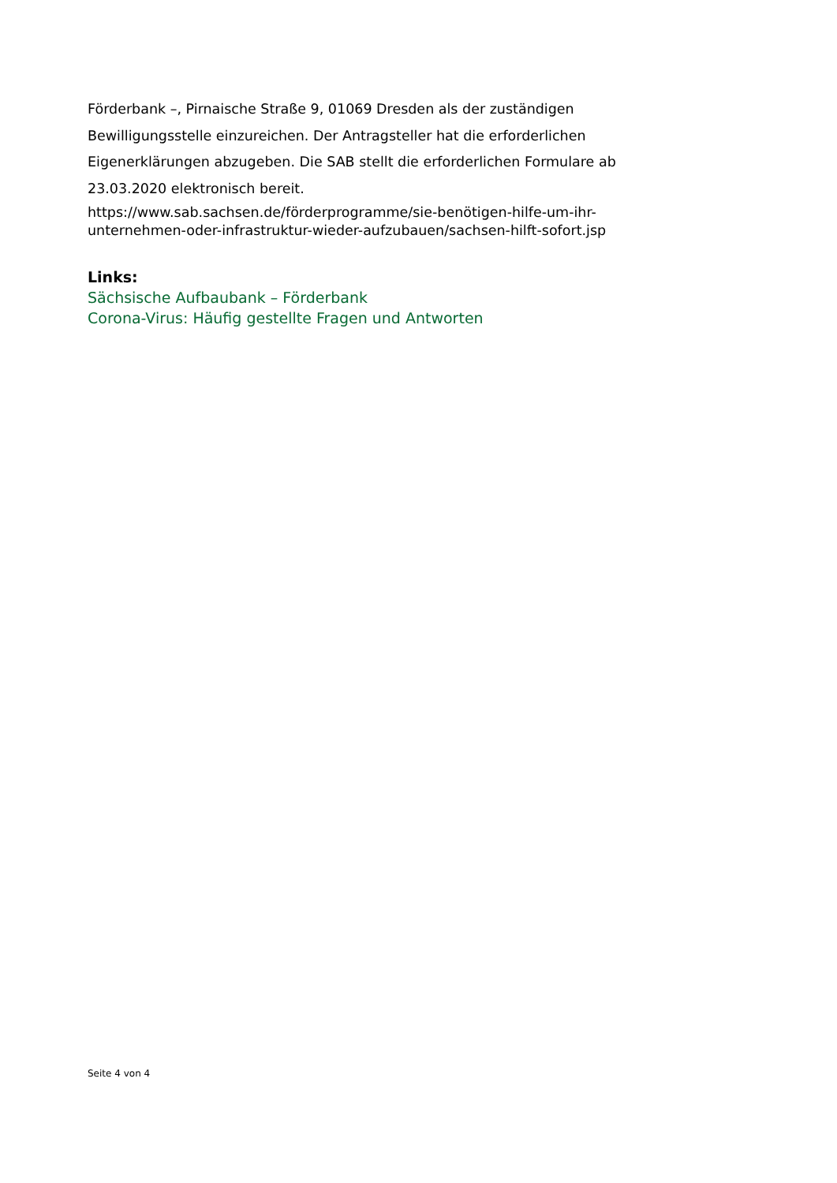Förderbank –, Pirnaische Straße 9, 01069 Dresden als der zuständigen Bewilligungsstelle einzureichen. Der Antragsteller hat die erforderlichen Eigenerklärungen abzugeben. Die SAB stellt die erforderlichen Formulare ab 23.03.2020 elektronisch bereit.
https://www.sab.sachsen.de/förderprogramme/sie-benötigen-hilfe-um-ihr-unternehmen-oder-infrastruktur-wieder-aufzubauen/sachsen-hilft-sofort.jsp
Links:
Sächsische Aufbaubank – Förderbank
Corona-Virus: Häufig gestellte Fragen und Antworten
Seite 4 von 4